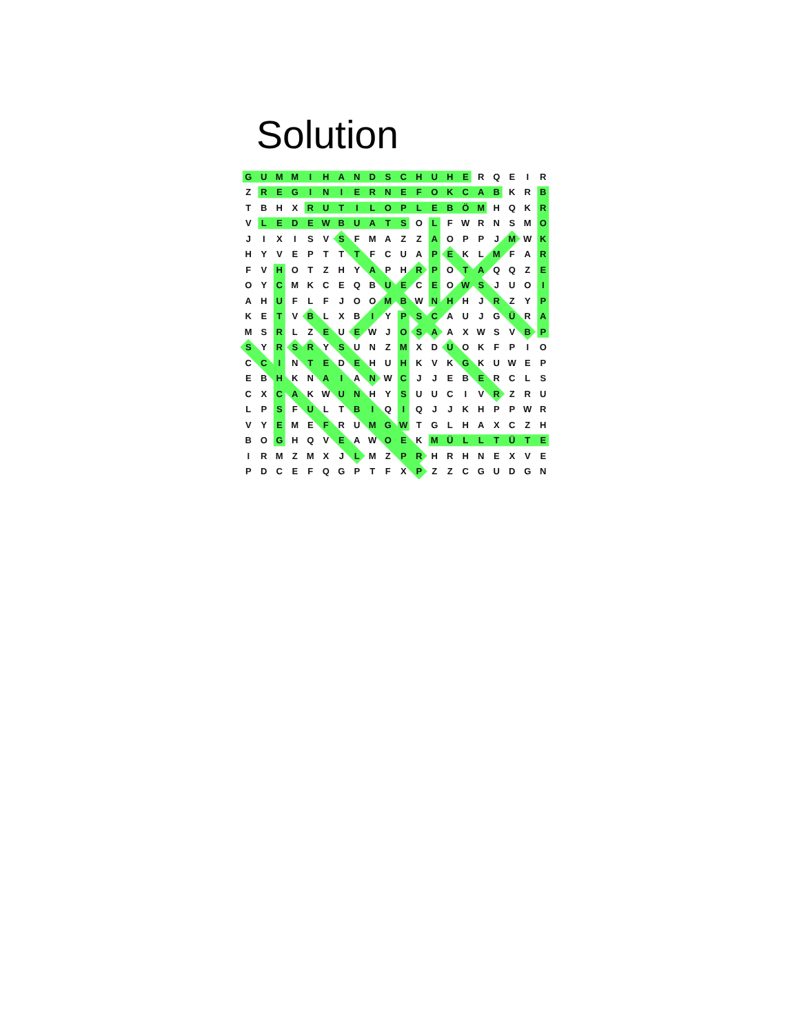Solution
| G | U | M | M | I | H | A | N | D | S | C | H | U | H | E | R | Q | E | I | R |
| Z | R | E | G | I | N | I | E | R | N | E | F | O | K | C | A | B | K | R | B |
| T | B | H | X | R | U | T | I | L | O | P | L | E | B | Ö | M | H | Q | K | R |
| V | L | E | D | E | W | B | U | A | T | S | O | L | F | W | R | N | S | M | O |
| J | I | X | I | S | V | S | F | M | A | Z | Z | A | O | P | P | J | M | W | K |
| H | Y | V | E | P | T | T | T | F | C | U | A | P | E | K | L | M | F | A | R |
| F | V | H | O | T | Z | H | Y | A | P | H | R | P | O | T | A | Q | Q | Z | E |
| O | Y | C | M | K | C | E | Q | B | U | E | C | E | O | W | S | J | U | O | I |
| A | H | U | F | L | F | J | O | O | M | B | W | N | H | H | J | R | Z | Y | P |
| K | E | T | V | B | L | X | B | I | Y | P | S | C | A | U | J | G | Ü | R | A |
| M | S | R | L | Z | E | U | E | W | J | O | S | A | A | X | W | S | V | B | P |
| S | Y | R | S | R | Y | S | U | N | Z | M | X | D | U | O | K | F | P | I | O |
| C | C | I | N | T | E | D | E | H | U | H | K | V | K | G | K | U | W | E | P |
| E | B | H | K | N | A | I | A | N | W | C | J | J | E | B | E | R | C | L | S |
| C | X | C | A | K | W | U | N | H | Y | S | U | U | C | I | V | R | Z | R | U |
| L | P | S | F | U | L | T | B | I | Q | I | Q | J | J | K | H | P | P | W | R |
| V | Y | E | M | E | F | R | U | M | G | W | T | G | L | H | A | X | C | Z | H |
| B | O | G | H | Q | V | E | A | W | O | E | K | M | Ü | L | L | T | Ü | T | E |
| I | R | M | Z | M | X | J | L | M | Z | P | R | H | R | H | N | E | X | V | E |
| P | D | C | E | F | Q | G | P | T | F | X | P | Z | Z | C | G | U | D | G | N |